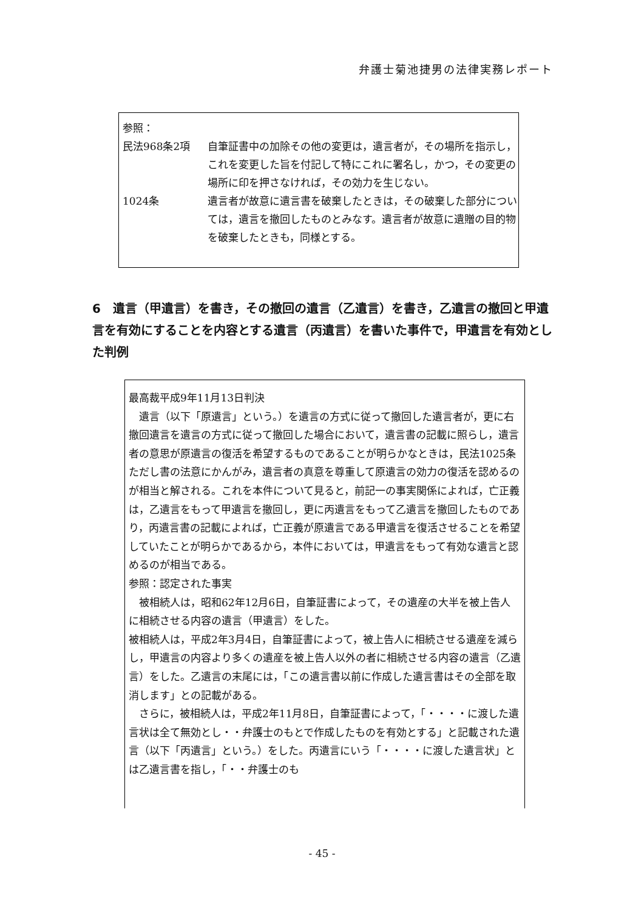弁護士菊池捷男の法律実務レポート
参照：
民法968条2項 自筆証書中の加除その他の変更は，遺言者が，その場所を指示し，これを変更した旨を付記して特にこれに署名し，かつ，その変更の場所に印を押さなければ，その効力を生じない。
1024条 遺言者が故意に遺言書を破棄したときは，その破棄した部分については，遺言を撤回したものとみなす。遺言者が故意に遺贈の目的物を破棄したときも，同様とする。
6　遺言（甲遺言）を書き，その撤回の遺言（乙遺言）を書き，乙遺言の撤回と甲遺言を有効にすることを内容とする遺言（丙遺言）を書いた事件で，甲遺言を有効とした判例
最高裁平成9年11月13日判決
　遺言（以下「原遺言」という。）を遺言の方式に従って撤回した遺言者が，更に右撤回遺言を遺言の方式に従って撤回した場合において，遺言書の記載に照らし，遺言者の意思が原遺言の復活を希望するものであることが明らかなときは，民法1025条ただし書の法意にかんがみ，遺言者の真意を尊重して原遺言の効力の復活を認めるのが相当と解される。これを本件について見ると，前記一の事実関係によれば，亡正義は，乙遺言をもって甲遺言を撤回し，更に丙遺言をもって乙遺言を撤回したものであり，丙遺言書の記載によれば，亡正義が原遺言である甲遺言を復活させることを希望していたことが明らかであるから，本件においては，甲遺言をもって有効な遺言と認めるのが相当である。
参照：認定された事実
　被相続人は，昭和62年12月6日，自筆証書によって，その遺産の大半を被上告人に相続させる内容の遺言（甲遺言）をした。
被相続人は，平成2年3月4日，自筆証書によって，被上告人に相続させる遺産を減らし，甲遺言の内容より多くの遺産を被上告人以外の者に相続させる内容の遺言（乙遺言）をした。乙遺言の末尾には，「この遺言書以前に作成した遺言書はその全部を取消します」との記載がある。
　さらに，被相続人は，平成2年11月8日，自筆証書によって，「・・・・に渡した遺言状は全て無効とし・・弁護士のもとで作成したものを有効とする」と記載された遺言（以下「丙遺言」という。）をした。丙遺言にいう「・・・・に渡した遺言状」とは乙遺言書を指し，「・・弁護士のも
- 45 -